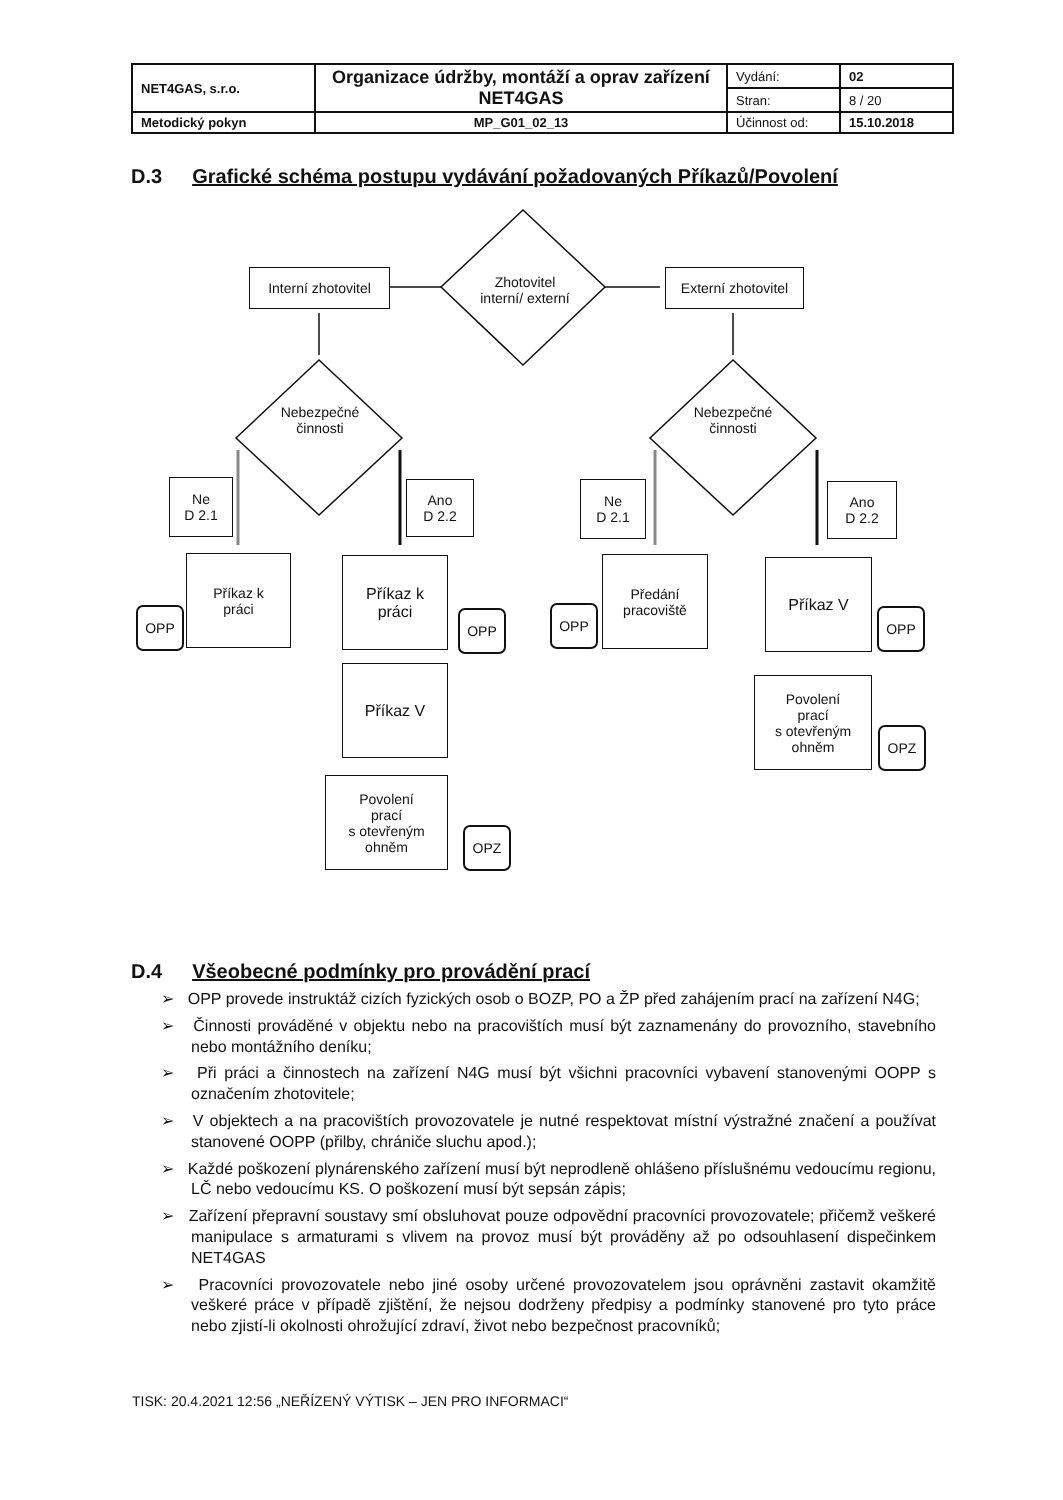| NET4GAS, s.r.o. | Organizace údržby, montáží a oprav zařízení NET4GAS | Vydání: | 02 |
| | | Stran: | 8 / 20 |
| Metodický pokyn | MP_G01_02_13 | Účinnost od: | 15.10.2018 |
D.3 Grafické schéma postupu vydávání požadovaných Příkazů/Povolení
Interní zhotovitel
Zhotovitel interní/ externí
Externí zhotovitel
Nebezpečné činnosti
Nebezpečné činnosti
Ne
D 2.1
Ano
D 2.2
Ne
D 2.1
Ano
D 2.2
Příkaz k
práci
OPP
Příkaz k
práci
OPP
Předání
pracoviště
OPP
Příkaz V
OPP
Příkaz V
Povolení
prací
s otevřeným
ohněm
OPZ
Povolení
prací
s otevřeným
ohněm
OPZ
D.4 Všeobecné podmínky pro provádění prací
➢ OPP provede instruktáž cizích fyzických osob o BOZP, PO a ŽP před zahájením prací na zařízení N4G;
➢ Činnosti prováděné v objektu nebo na pracovištích musí být zaznamenány do provozního, stavebního nebo montážního deníku;
➢ Při práci a činnostech na zařízení N4G musí být všichni pracovníci vybavení stanovenými OOPP s označením zhotovitele;
➢ V objektech a na pracovištích provozovatele je nutné respektovat místní výstražné značení a používat stanovené OOPP (přilby, chrániče sluchu apod.);
➢ Každé poškození plynárenského zařízení musí být neprodleně ohlášeno příslušnému vedoucímu regionu, LČ nebo vedoucímu KS. O poškození musí být sepsán zápis;
➢ Zařízení přepravní soustavy smí obsluhovat pouze odpovědní pracovníci provozovatele; přičemž veškeré manipulace s armaturami s vlivem na provoz musí být prováděny až po odsouhlasení dispečinkem NET4GAS
➢ Pracovníci provozovatele nebo jiné osoby určené provozovatelem jsou oprávněni zastavit okamžitě veškeré práce v případě zjištění, že nejsou dodrženy předpisy a podmínky stanovené pro tyto práce nebo zjistí-li okolnosti ohrožující zdraví, život nebo bezpečnost pracovníků;
TISK: 20.4.2021 12:56 „NEŘÍZENÝ VÝTISK – JEN PRO INFORMACI“